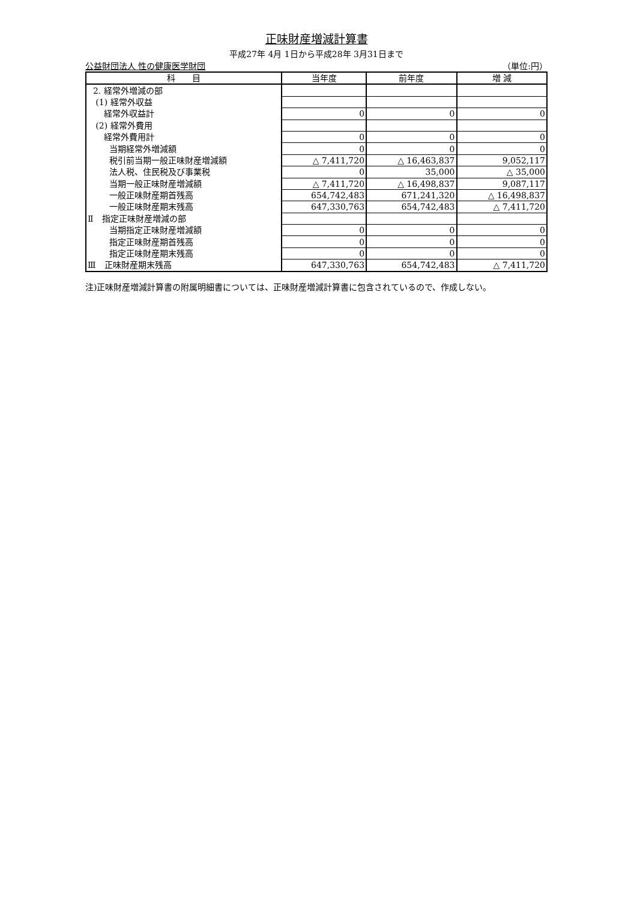正味財産増減計算書
平成27年 4月 1日から平成28年 3月31日まで
公益財団法人 性の健康医学財団 （単位:円）
| 科 目 | 当年度 | 前年度 | 増 減 |
| --- | --- | --- | --- |
| 2. 経常外増減の部 | | | |
| (1) 経常外収益 | | | |
| 経常外収益計 | 0 | 0 | 0 |
| (2) 経常外費用 | | | |
| 経常外費用計 | 0 | 0 | 0 |
| 当期経常外増減額 | 0 | 0 | 0 |
| 税引前当期一般正味財産増減額 | △ 7,411,720 | △ 16,463,837 | 9,052,117 |
| 法人税、住民税及び事業税 | 0 | 35,000 | △ 35,000 |
| 当期一般正味財産増減額 | △ 7,411,720 | △ 16,498,837 | 9,087,117 |
| 一般正味財産期首残高 | 654,742,483 | 671,241,320 | △ 16,498,837 |
| 一般正味財産期末残高 | 647,330,763 | 654,742,483 | △ 7,411,720 |
| Ⅱ 指定正味財産増減の部 | | | |
| 当期指定正味財産増減額 | 0 | 0 | 0 |
| 指定正味財産期首残高 | 0 | 0 | 0 |
| 指定正味財産期末残高 | 0 | 0 | 0 |
| Ⅲ 正味財産期末残高 | 647,330,763 | 654,742,483 | △ 7,411,720 |
注)正味財産増減計算書の附属明細書については、正味財産増減計算書に包含されているので、作成しない。